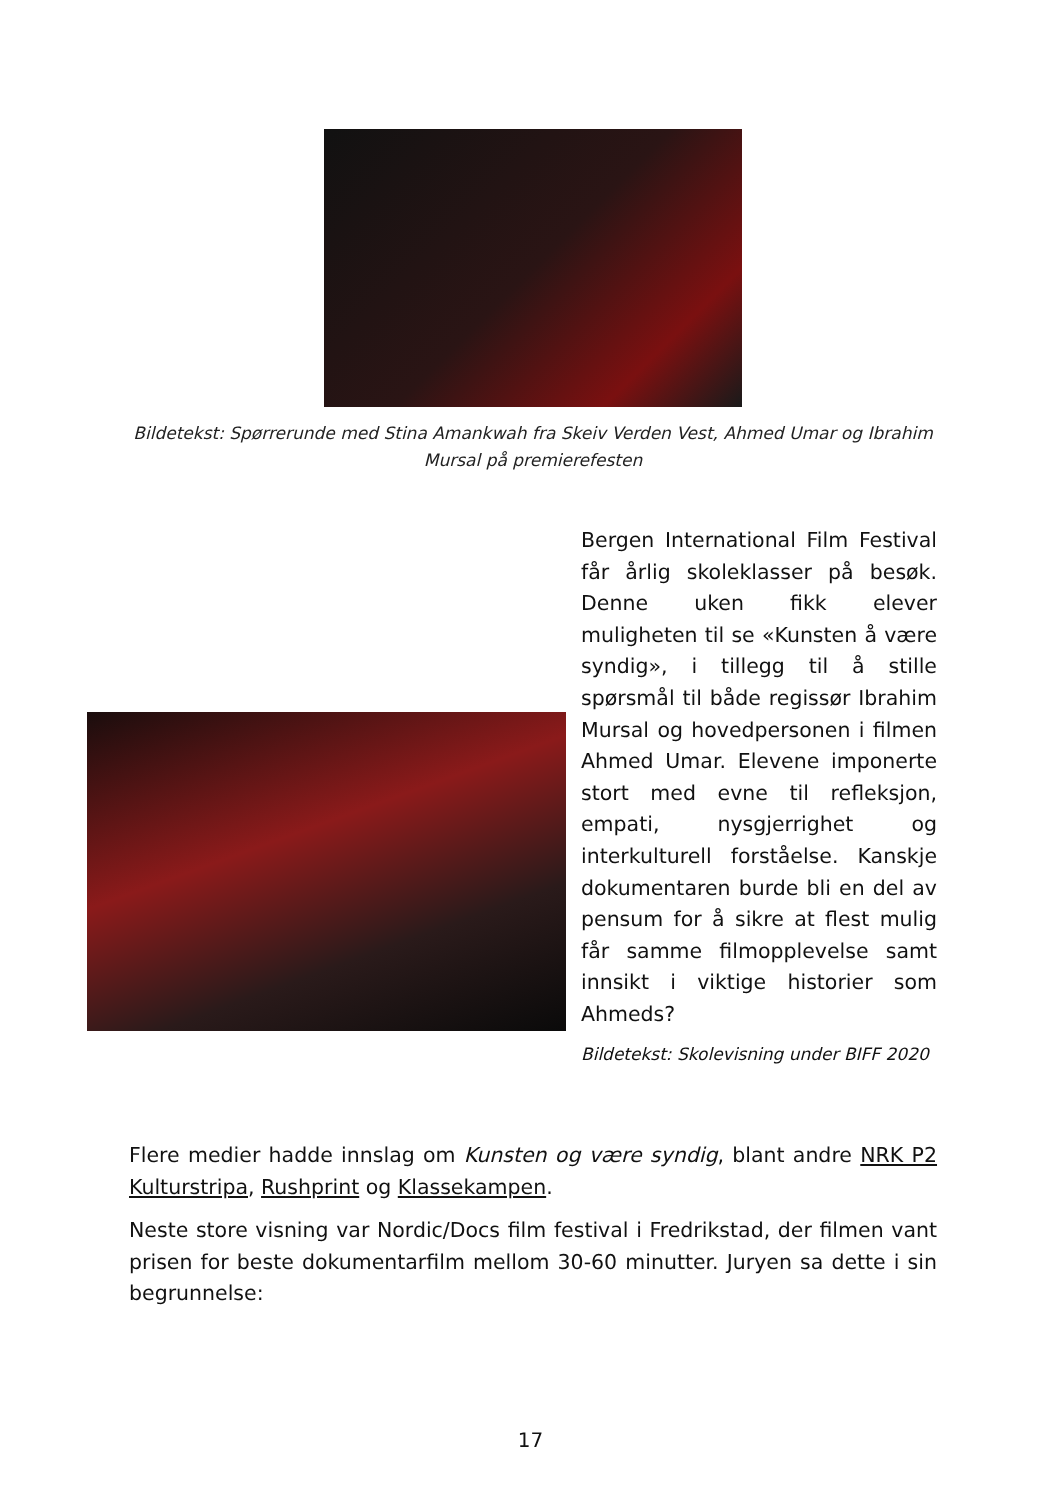Bildetekst: Spørrerunde med Stina Amankwah fra Skeiv Verden Vest, Ahmed Umar og Ibrahim Mursal på premierefesten
Bergen International Film Festival får årlig skoleklasser på besøk. Denne uken fikk elever muligheten til se «Kunsten å være syndig», i tillegg til å stille spørsmål til både regissør Ibrahim Mursal og hovedpersonen i filmen Ahmed Umar. Elevene imponerte stort med evne til refleksjon, empati, nysgjerrighet og interkulturell forståelse. Kanskje dokumentaren burde bli en del av pensum for å sikre at flest mulig får samme filmopplevelse samt innsikt i viktige historier som Ahmeds?
Bildetekst: Skolevisning under BIFF 2020
Flere medier hadde innslag om Kunsten og være syndig, blant andre NRK P2 Kulturstripa, Rushprint og Klassekampen.
Neste store visning var Nordic/Docs film festival i Fredrikstad, der filmen vant prisen for beste dokumentarfilm mellom 30-60 minutter. Juryen sa dette i sin begrunnelse:
17